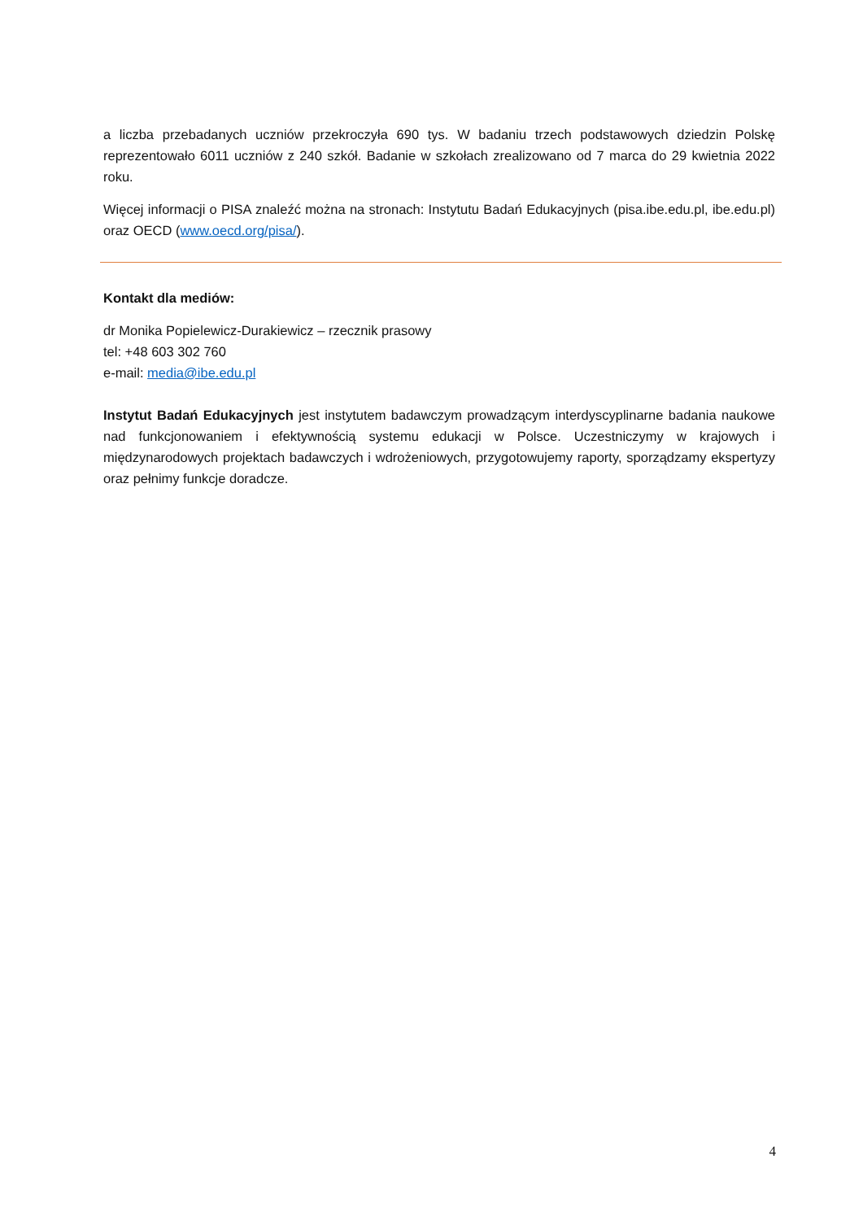a liczba przebadanych uczniów przekroczyła 690 tys. W badaniu trzech podstawowych dziedzin Polskę reprezentowało 6011 uczniów z 240 szkół. Badanie w szkołach zrealizowano od 7 marca do 29 kwietnia 2022 roku.
Więcej informacji o PISA znaleźć można na stronach: Instytutu Badań Edukacyjnych (pisa.ibe.edu.pl, ibe.edu.pl) oraz OECD (www.oecd.org/pisa/).
Kontakt dla mediów:
dr Monika Popielewicz-Durakiewicz – rzecznik prasowy
tel: +48 603 302 760
e-mail: media@ibe.edu.pl
Instytut Badań Edukacyjnych jest instytutem badawczym prowadzącym interdyscyplinarne badania naukowe nad funkcjonowaniem i efektywnością systemu edukacji w Polsce. Uczestniczymy w krajowych i międzynarodowych projektach badawczych i wdrożeniowych, przygotowujemy raporty, sporządzamy ekspertyzy oraz pełnimy funkcje doradcze.
4